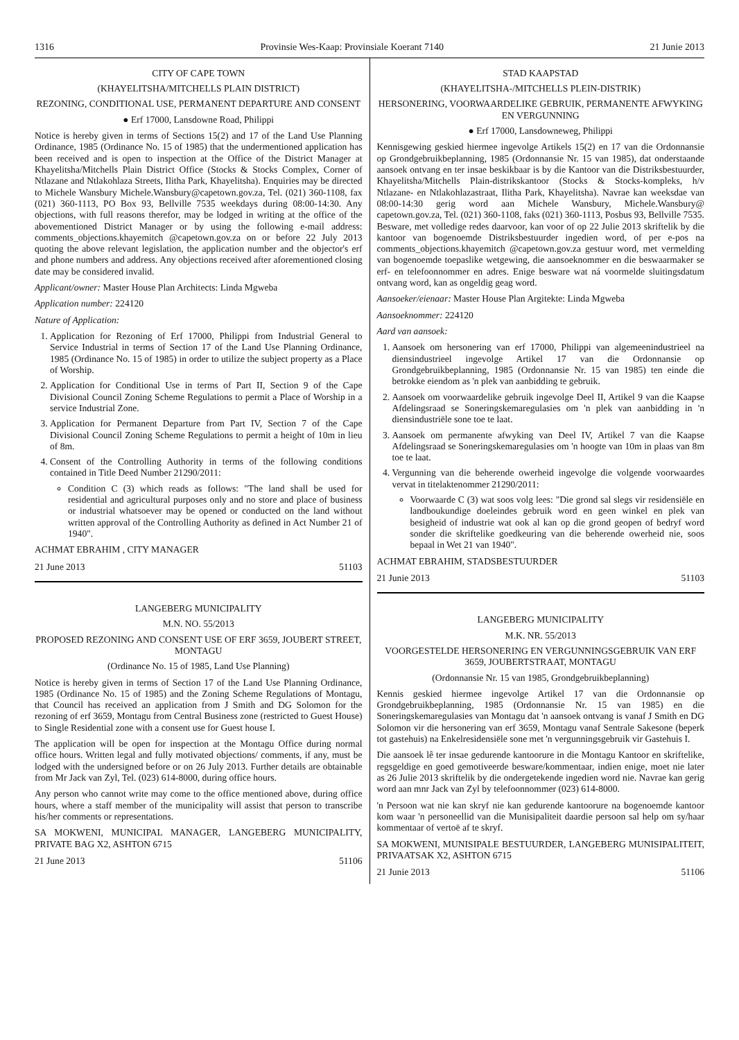1316 Provinsie Wes-Kaap: Provinsiale Koerant 7140 21 Junie 2013
CITY OF CAPE TOWN
(KHAYELITSHA/MITCHELLS PLAIN DISTRICT)
REZONING, CONDITIONAL USE, PERMANENT DEPARTURE AND CONSENT
● Erf 17000, Lansdowne Road, Philippi
Notice is hereby given in terms of Sections 15(2) and 17 of the Land Use Planning Ordinance, 1985 (Ordinance No. 15 of 1985) that the undermentioned application has been received and is open to inspection at the Office of the District Manager at Khayelitsha/Mitchells Plain District Office (Stocks & Stocks Complex, Corner of Ntlazane and Ntlakohlaza Streets, Ilitha Park, Khayelitsha). Enquiries may be directed to Michele Wansbury Michele.Wansbury@capetown.gov.za, Tel. (021) 360-1108, fax (021) 360-1113, PO Box 93, Bellville 7535 weekdays during 08:00-14:30. Any objections, with full reasons therefor, may be lodged in writing at the office of the abovementioned District Manager or by using the following e-mail address: comments_objections.khayemitch @capetown.gov.za on or before 22 July 2013 quoting the above relevant legislation, the application number and the objector's erf and phone numbers and address. Any objections received after aforementioned closing date may be considered invalid.
Applicant/owner: Master House Plan Architects: Linda Mgweba
Application number: 224120
Nature of Application:
1. Application for Rezoning of Erf 17000, Philippi from Industrial General to Service Industrial in terms of Section 17 of the Land Use Planning Ordinance, 1985 (Ordinance No. 15 of 1985) in order to utilize the subject property as a Place of Worship.
2. Application for Conditional Use in terms of Part II, Section 9 of the Cape Divisional Council Zoning Scheme Regulations to permit a Place of Worship in a service Industrial Zone.
3. Application for Permanent Departure from Part IV, Section 7 of the Cape Divisional Council Zoning Scheme Regulations to permit a height of 10m in lieu of 8m.
4. Consent of the Controlling Authority in terms of the following conditions contained in Title Deed Number 21290/2011:
Condition C (3) which reads as follows: "The land shall be used for residential and agricultural purposes only and no store and place of business or industrial whatsoever may be opened or conducted on the land without written approval of the Controlling Authority as defined in Act Number 21 of 1940".
ACHMAT EBRAHIM , CITY MANAGER
21 June 2013 51103
LANGEBERG MUNICIPALITY
M.N. NO. 55/2013
PROPOSED REZONING AND CONSENT USE OF ERF 3659, JOUBERT STREET, MONTAGU
(Ordinance No. 15 of 1985, Land Use Planning)
Notice is hereby given in terms of Section 17 of the Land Use Planning Ordinance, 1985 (Ordinance No. 15 of 1985) and the Zoning Scheme Regulations of Montagu, that Council has received an application from J Smith and DG Solomon for the rezoning of erf 3659, Montagu from Central Business zone (restricted to Guest House) to Single Residential zone with a consent use for Guest house I.
The application will be open for inspection at the Montagu Office during normal office hours. Written legal and fully motivated objections/ comments, if any, must be lodged with the undersigned before or on 26 July 2013. Further details are obtainable from Mr Jack van Zyl, Tel. (023) 614-8000, during office hours.
Any person who cannot write may come to the office mentioned above, during office hours, where a staff member of the municipality will assist that person to transcribe his/her comments or representations.
SA MOKWENI, MUNICIPAL MANAGER, LANGEBERG MUNICIPALITY, PRIVATE BAG X2, ASHTON 6715
21 June 2013 51106
STAD KAAPSTAD
(KHAYELITSHA-/MITCHELLS PLEIN-DISTRIK)
HERSONERING, VOORWAARDELIKE GEBRUIK, PERMANENTE AFWYKING EN VERGUNNING
● Erf 17000, Lansdowneweg, Philippi
Kennisgewing geskied hiermee ingevolge Artikels 15(2) en 17 van die Ordonnansie op Grondgebruikbeplanning, 1985 (Ordonnansie Nr. 15 van 1985), dat onderstaande aansoek ontvang en ter insae beskikbaar is by die Kantoor van die Distriksbestuurder, Khayelitsha/Mitchells Plain-distrikskantoor (Stocks & Stocks-kompleks, h/v Ntlazane- en Ntlakohlazastraat, Ilitha Park, Khayelitsha). Navrae kan weeksdae van 08:00-14:30 gerig word aan Michele Wansbury, Michele.Wansbury@ capetown.gov.za, Tel. (021) 360-1108, faks (021) 360-1113, Posbus 93, Bellville 7535. Besware, met volledige redes daarvoor, kan voor of op 22 Julie 2013 skriftelik by die kantoor van bogenoemde Distriksbestuurder ingedien word, of per e-pos na comments_objections.khayemitch @capetown.gov.za gestuur word, met vermelding van bogenoemde toepaslike wetgewing, die aansoeknommer en die beswaarmaker se erf- en telefoonnommer en adres. Enige besware wat ná voormelde sluitingsdatum ontvang word, kan as ongeldig geag word.
Aansoeker/eienaar: Master House Plan Argitekte: Linda Mgweba
Aansoeknommer: 224120
Aard van aansoek:
1. Aansoek om hersonering van erf 17000, Philippi van algemeenindustrieel na diensindustrieel ingevolge Artikel 17 van die Ordonnansie op Grondgebruikbeplanning, 1985 (Ordonnansie Nr. 15 van 1985) ten einde die betrokke eiendom as 'n plek van aanbidding te gebruik.
2. Aansoek om voorwaardelike gebruik ingevolge Deel II, Artikel 9 van die Kaapse Afdelingsraad se Soneringskemaregulasies om 'n plek van aanbidding in 'n diensindustriële sone toe te laat.
3. Aansoek om permanente afwyking van Deel IV, Artikel 7 van die Kaapse Afdelingsraad se Soneringskemaregulasies om 'n hoogte van 10m in plaas van 8m toe te laat.
4. Vergunning van die beherende owerheid ingevolge die volgende voorwaardes vervat in titelaktenommer 21290/2011:
Voorwaarde C (3) wat soos volg lees: "Die grond sal slegs vir residensiële en landboukundige doeleindes gebruik word en geen winkel en plek van besigheid of industrie wat ook al kan op die grond geopen of bedryf word sonder die skriftelike goedkeuring van die beherende owerheid nie, soos bepaal in Wet 21 van 1940".
ACHMAT EBRAHIM, STADSBESTUURDER
21 Junie 2013 51103
LANGEBERG MUNICIPALITY
M.K. NR. 55/2013
VOORGESTELDE HERSONERING EN VERGUNNINGSGEBRUIK VAN ERF 3659, JOUBERTSTRAAT, MONTAGU
(Ordonnansie Nr. 15 van 1985, Grondgebruikbeplanning)
Kennis geskied hiermee ingevolge Artikel 17 van die Ordonnansie op Grondgebruikbeplanning, 1985 (Ordonnansie Nr. 15 van 1985) en die Soneringskemaregulasies van Montagu dat 'n aansoek ontvang is vanaf J Smith en DG Solomon vir die hersonering van erf 3659, Montagu vanaf Sentrale Sakesone (beperk tot gastehuis) na Enkelresidensiële sone met 'n vergunningsgebruik vir Gastehuis I.
Die aansoek lê ter insae gedurende kantoorure in die Montagu Kantoor en skriftelike, regsgeldige en goed gemotiveerde besware/kommentaar, indien enige, moet nie later as 26 Julie 2013 skriftelik by die ondergetekende ingedien word nie. Navrae kan gerig word aan mnr Jack van Zyl by telefoonnommer (023) 614-8000.
'n Persoon wat nie kan skryf nie kan gedurende kantoorure na bogenoemde kantoor kom waar 'n personeellid van die Munisipaliteit daardie persoon sal help om sy/haar kommentaar of vertoë af te skryf.
SA MOKWENI, MUNISIPALE BESTUURDER, LANGEBERG MUNISIPALITEIT, PRIVAATSAK X2, ASHTON 6715
21 Junie 2013 51106